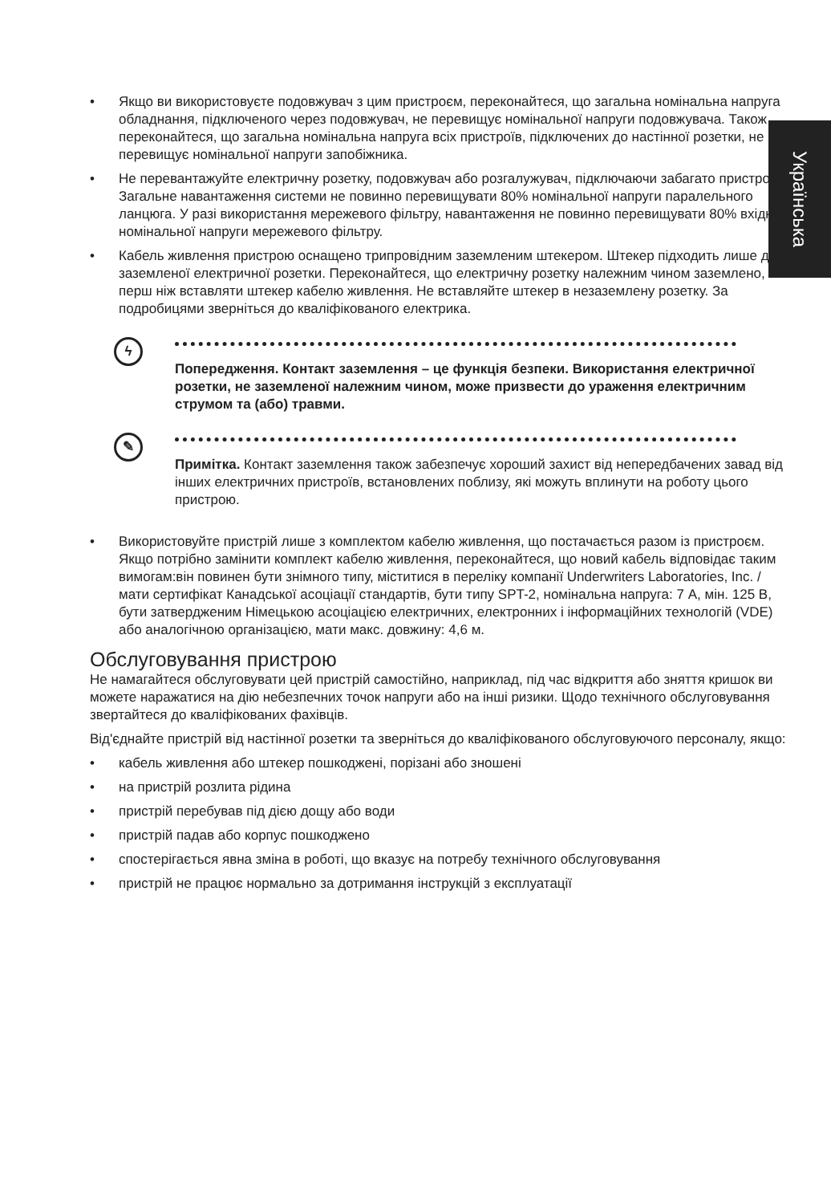Українська
• Якщо ви використовуєте подовжувач з цим пристроєм, переконайтеся, що загальна номінальна напруга обладнання, підключеного через подовжувач, не перевищує номінальної напруги подовжувача. Також переконайтеся, що загальна номінальна напруга всіх пристроїв, підключених до настінної розетки, не перевищує номінальної напруги запобіжника.
• Не перевантажуйте електричну розетку, подовжувач або розгалужувач, підключаючи забагато пристроїв. Загальне навантаження системи не повинно перевищувати 80% номінальної напруги паралельного ланцюга. У разі використання мережевого фільтру, навантаження не повинно перевищувати 80% вхідної номінальної напруги мережевого фільтру.
• Кабель живлення пристрою оснащено трипровідним заземленим штекером. Штекер підходить лише для заземленої електричної розетки. Переконайтеся, що електричну розетку належним чином заземлено, перш ніж вставляти штекер кабелю живлення. Не вставляйте штекер в незаземлену розетку. За подробицями зверніться до кваліфікованого електрика.
ϟ
Попередження. Контакт заземлення – це функція безпеки. Використання електричної розетки, не заземленої належним чином, може призвести до ураження електричним струмом та (або) травми.
✎
Примітка. Контакт заземлення також забезпечує хороший захист від непередбачених завад від інших електричних пристроїв, встановлених поблизу, які можуть вплинути на роботу цього пристрою.
• Використовуйте пристрій лише з комплектом кабелю живлення, що постачається разом із пристроєм. Якщо потрібно замінити комплект кабелю живлення, переконайтеся, що новий кабель відповідає таким вимогам:він повинен бути знімного типу, міститися в переліку компанії Underwriters Laboratories, Inc. / мати сертифікат Канадської асоціації стандартів, бути типу SPT-2, номінальна напруга: 7 А, мін. 125 В, бути затвердженим Німецькою асоціацією електричних, електронних і інформаційних технологій (VDE) або аналогічною організацією, мати макс. довжину: 4,6 м.
Обслуговування пристрою
Не намагайтеся обслуговувати цей пристрій самостійно, наприклад, під час відкриття або зняття кришок ви можете наражатися на дію небезпечних точок напруги або на інші ризики. Щодо технічного обслуговування звертайтеся до кваліфікованих фахівців.
Від'єднайте пристрій від настінної розетки та зверніться до кваліфікованого обслуговуючого персоналу, якщо:
• кабель живлення або штекер пошкоджені, порізані або зношені
• на пристрій розлита рідина
• пристрій перебував під дією дощу або води
• пристрій падав або корпус пошкоджено
• спостерігається явна зміна в роботі, що вказує на потребу технічного обслуговування
• пристрій не працює нормально за дотримання інструкцій з експлуатації